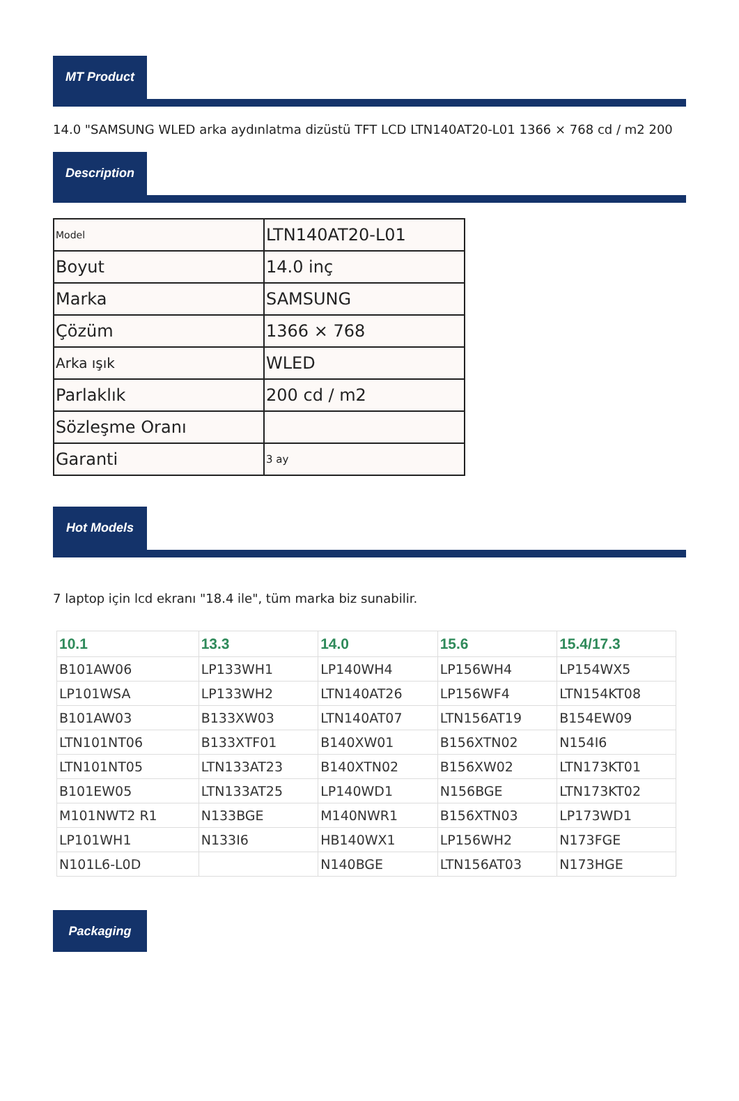MT Product
14.0 "SAMSUNG WLED arka aydınlatma dizüstü TFT LCD LTN140AT20-L01 1366 × 768 cd / m2 200
Description
| Model | LTN140AT20-L01 |
| Boyut | 14.0 inç |
| Marka | SAMSUNG |
| Çözüm | 1366 × 768 |
| Arka ışık | WLED |
| Parlaklık | 200 cd / m2 |
| Sözleşme Oranı | |
| Garanti | 3 ay |
Hot Models
7 laptop için lcd ekranı "18.4 ile", tüm marka biz sunabilir.
| 10.1 | 13.3 | 14.0 | 15.6 | 15.4/17.3 |
| --- | --- | --- | --- | --- |
| B101AW06 | LP133WH1 | LP140WH4 | LP156WH4 | LP154WX5 |
| LP101WSA | LP133WH2 | LTN140AT26 | LP156WF4 | LTN154KT08 |
| B101AW03 | B133XW03 | LTN140AT07 | LTN156AT19 | B154EW09 |
| LTN101NT06 | B133XTF01 | B140XW01 | B156XTN02 | N154I6 |
| LTN101NT05 | LTN133AT23 | B140XTN02 | B156XW02 | LTN173KT01 |
| B101EW05 | LTN133AT25 | LP140WD1 | N156BGE | LTN173KT02 |
| M101NWT2 R1 | N133BGE | M140NWR1 | B156XTN03 | LP173WD1 |
| LP101WH1 | N133I6 | HB140WX1 | LP156WH2 | N173FGE |
| N101L6-L0D | | N140BGE | LTN156AT03 | N173HGE |
Packaging